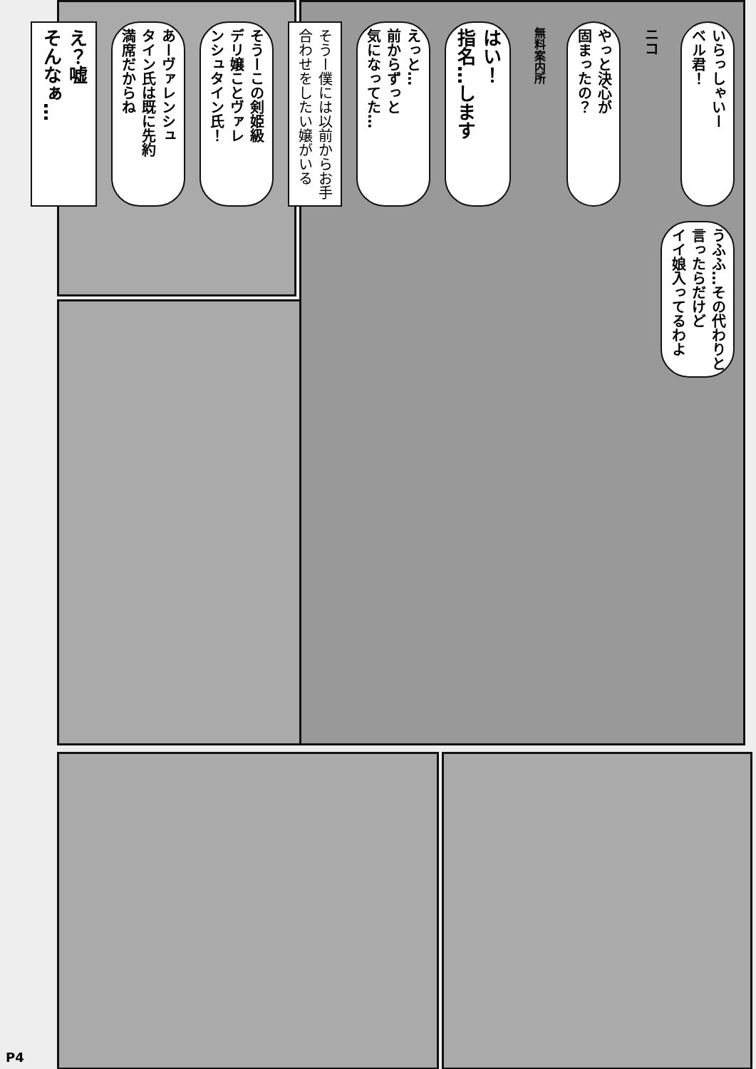いらっしゃいー
ベル君！
ニコ
やっと決心が
固まったの？
無料案内所
はい！
指名…します
えっと…
前からずっと
気になってた…
そうー僕には以前からお手
合わせをしたい嬢がいる
そうーこの剣姫級
デリ嬢ことヴァレ
ンシュタイン氏！
あーヴァレンシュ
タイン氏は既に先約
満席だからね
え？嘘
そんなぁ…
うふふ…その代わりと
言ったらだけど
イイ娘入ってるわよ
P4